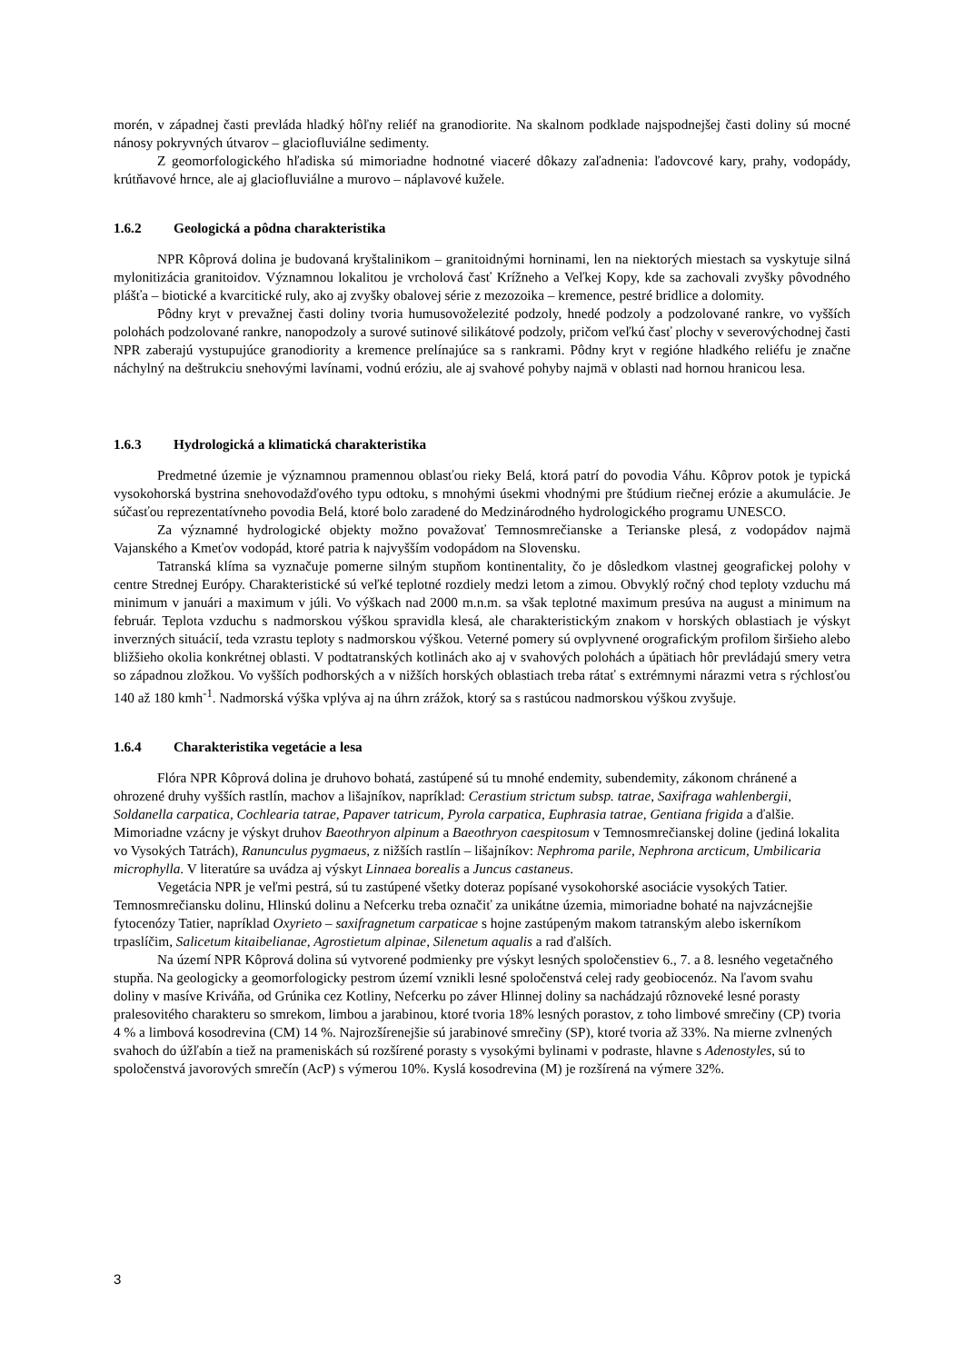morén, v západnej časti prevláda hladký hôľny reliéf na granodiorite. Na skalnom podklade najspodnejšej časti doliny sú mocné nánosy pokryvných útvarov – glaciofluviálne sedimenty.
Z geomorfologického hľadiska sú mimoriadne hodnotné viaceré dôkazy zaľadnenia: ľadovcové kary, prahy, vodopády, krútňavové hrnce, ale aj glaciofluviálne a murovo – náplavové kužele.
1.6.2 Geologická a pôdna charakteristika
NPR Kôprová dolina je budovaná kryštalinikom – granitoidnými horninami, len na niektorých miestach sa vyskytuje silná mylonitizácia granitoidov. Významnou lokalitou je vrcholová časť Krížneho a Veľkej Kopy, kde sa zachovali zvyšky pôvodného plášťa – biotické a kvarcitické ruly, ako aj zvyšky obalovej série z mezozoika – kremence, pestré bridlice a dolomity.
Pôdny kryt v prevažnej časti doliny tvoria humusovoželezité podzoly, hnedé podzoly a podzolované rankre, vo vyšších polohách podzolované rankre, nanopodzoly a surové sutinové silikátové podzoly, pričom veľkú časť plochy v severovýchodnej časti NPR zaberajú vystupujúce granodiority a kremence prelínajúce sa s rankrami. Pôdny kryt v regióne hladkého reliéfu je značne náchylný na deštrukciu snehovými lavínami, vodnú eróziu, ale aj svahové pohyby najmä v oblasti nad hornou hranicou lesa.
1.6.3 Hydrologická a klimatická charakteristika
Predmetné územie je významnou pramennou oblasťou rieky Belá, ktorá patrí do povodia Váhu. Kôprov potok je typická vysokohorská bystrina snehovodažďového typu odtoku, s mnohými úsekmi vhodnými pre štúdium riečnej erózie a akumulácie. Je súčasťou reprezentatívneho povodia Belá, ktoré bolo zaradené do Medzinárodného hydrologického programu UNESCO.
Za významné hydrologické objekty možno považovať Temnosmrečianske a Terianske plesá, z vodopádov najmä Vajanského a Kmeťov vodopád, ktoré patria k najvyšším vodopádom na Slovensku.
Tatranská klíma sa vyznačuje pomerne silným stupňom kontinentality, čo je dôsledkom vlastnej geografickej polohy v centre Strednej Európy. Charakteristické sú veľké teplotné rozdiely medzi letom a zimou. Obvyklý ročný chod teploty vzduchu má minimum v januári a maximum v júli. Vo výškach nad 2000 m.n.m. sa však teplotné maximum presúva na august a minimum na február. Teplota vzduchu s nadmorskou výškou spravidla klesá, ale charakteristickým znakom v horských oblastiach je výskyt inverzných situácií, teda vzrastu teploty s nadmorskou výškou. Veterné pomery sú ovplyvnené orografickým profilom širšieho alebo bližšieho okolia konkrétnej oblasti. V podtatranských kotlinách ako aj v svahových polohách a úpätiach hôr prevládajú smery vetra so západnou zložkou. Vo vyšších podhorských a v nižších horských oblastiach treba rátať s extrémnymi nárazmi vetra s rýchlosťou 140 až 180 kmh<sup>-1</sup>. Nadmorská výška vplýva aj na úhrn zrážok, ktorý sa s rastúcou nadmorskou výškou zvyšuje.
1.6.4 Charakteristika vegetácie a lesa
Flóra NPR Kôprová dolina je druhovo bohatá, zastúpené sú tu mnohé endemity, subendemity, zákonom chránené a ohrozené druhy vyšších rastlín, machov a lišajníkov, napríklad: Cerastium strictum subsp. tatrae, Saxifraga wahlenbergii, Soldanella carpatica, Cochlearia tatrae, Papaver tatricum, Pyrola carpatica, Euphrasia tatrae, Gentiana frigida a ďalšie. Mimoriadne vzácny je výskyt druhov Baeothryon alpinum a Baeothryon caespitosum v Temnosmrečianskej doline (jediná lokalita vo Vysokých Tatrách), Ranunculus pygmaeus, z nižších rastlín – lišajníkov: Nephroma parile, Nephrona arcticum, Umbilicaria microphylla. V literatúre sa uvádza aj výskyt Linnaea borealis a Juncus castaneus.
Vegetácia NPR je veľmi pestrá, sú tu zastúpené všetky doteraz popísané vysokohorské asociácie vysokých Tatier. Temnosmrečiansku dolinu, Hlinskú dolinu a Nefcerku treba označiť za unikátne územia, mimoriadne bohaté na najvzácnejšie fytocenózy Tatier, napríklad Oxyrieto – saxifragnetum carpaticae s hojne zastúpeným makom tatranským alebo iskerníkom trpaslíčim, Salicetum kitaibelianae, Agrostietum alpinae, Silenetum aqualis a rad ďalších.
Na území NPR Kôprová dolina sú vytvorené podmienky pre výskyt lesných spoločenstiev 6., 7. a 8. lesného vegetačného stupňa. Na geologicky a geomorfologicky pestrom území vznikli lesné spoločenstvá celej rady geobiocenóz. Na ľavom svahu doliny v masíve Kriváňa, od Grúnika cez Kotliny, Nefcerku po záver Hlinnej doliny sa nachádzajú rôznoveké lesné porasty pralesovitého charakteru so smrekom, limbou a jarabinou, ktoré tvoria 18% lesných porastov, z toho limbové smrečiny (CP) tvoria 4 % a limbová kosodrevina (CM) 14 %. Najrozšírenejšie sú jarabinové smrečiny (SP), ktoré tvoria až 33%. Na mierne zvlnených svahoch do úžľabín a tiež na prameniskách sú rozšírené porasty s vysokými bylinami v podraste, hlavne s Adenostyles, sú to spoločenstvá javorových smrečín (AcP) s výmerou 10%. Kyslá kosodrevina (M) je rozšírená na výmere 32%.
3